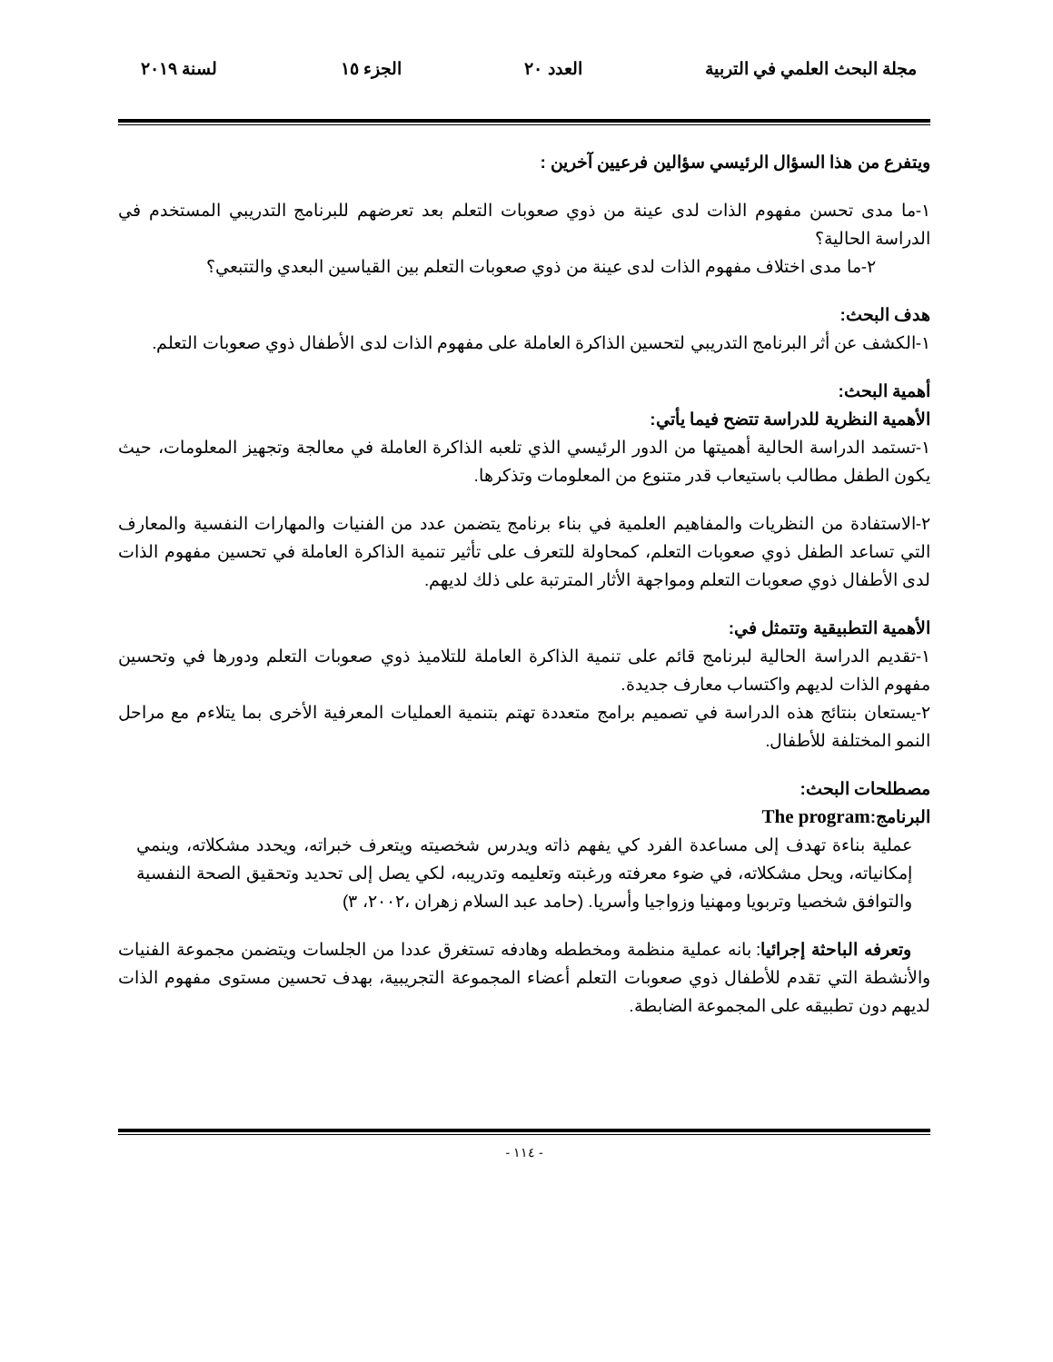مجلة البحث العلمي في التربية العدد ٢٠ الجزء ١٥ لسنة ٢٠١٩
ويتفرع من هذا السؤال الرئيسي سؤالين فرعيين آخرين :
١-ما مدى تحسن مفهوم الذات لدى عينة من ذوي صعوبات التعلم بعد تعرضهم للبرنامج التدريبي المستخدم في الدراسة الحالية؟
٢-ما مدى اختلاف مفهوم الذات لدى عينة من ذوي صعوبات التعلم بين القياسين البعدي والتتبعي؟
هدف البحث:
١-الكشف عن أثر البرنامج التدريبي لتحسين الذاكرة العاملة على مفهوم الذات لدى الأطفال ذوي صعوبات التعلم.
أهمية البحث:
الأهمية النظرية للدراسة تتضح فيما يأتي:
١-تستمد الدراسة الحالية أهميتها من الدور الرئيسي الذي تلعبه الذاكرة العاملة في معالجة وتجهيز المعلومات، حيث يكون الطفل مطالب باستيعاب قدر متنوع من المعلومات وتذكرها.
٢-الاستفادة من النظريات والمفاهيم العلمية في بناء برنامج يتضمن عدد من الفنيات والمهارات النفسية والمعارف التي تساعد الطفل ذوي صعوبات التعلم، كمحاولة للتعرف على تأثير تنمية الذاكرة العاملة في تحسين مفهوم الذات لدى الأطفال ذوي صعوبات التعلم ومواجهة الأثار المترتبة على ذلك لديهم.
الأهمية التطبيقية وتتمثل في:
١-تقديم الدراسة الحالية لبرنامج قائم على تنمية الذاكرة العاملة للتلاميذ ذوي صعوبات التعلم ودورها في وتحسين مفهوم الذات لديهم واكتساب معارف جديدة.
٢-يستعان بنتائج هذه الدراسة في تصميم برامج متعددة تهتم بتنمية العمليات المعرفية الأخرى بما يتلاءم مع مراحل النمو المختلفة للأطفال.
مصطلحات البحث:
البرنامج:The program
عملية بناءة تهدف إلى مساعدة الفرد كي يفهم ذاته ويدرس شخصيته ويتعرف خبراته، ويحدد مشكلاته، وينمي إمكانياته، ويحل مشكلاته، في ضوء معرفته ورغبته وتعليمه وتدريبه، لكي يصل إلى تحديد وتحقيق الصحة النفسية والتوافق شخصيا وتربويا ومهنيا وزواجيا وأسريا. (حامد عبد السلام زهران ،٢٠٠٢، ٣)
وتعرفه الباحثة إجرائيا: بانه عملية منظمة ومخططه وهادفه تستغرق عددا من الجلسات ويتضمن مجموعة الفنيات والأنشطة التي تقدم للأطفال ذوي صعوبات التعلم أعضاء المجموعة التجريبية، بهدف تحسين مستوى مفهوم الذات لديهم دون تطبيقه على المجموعة الضابطة.
- ١١٤ -